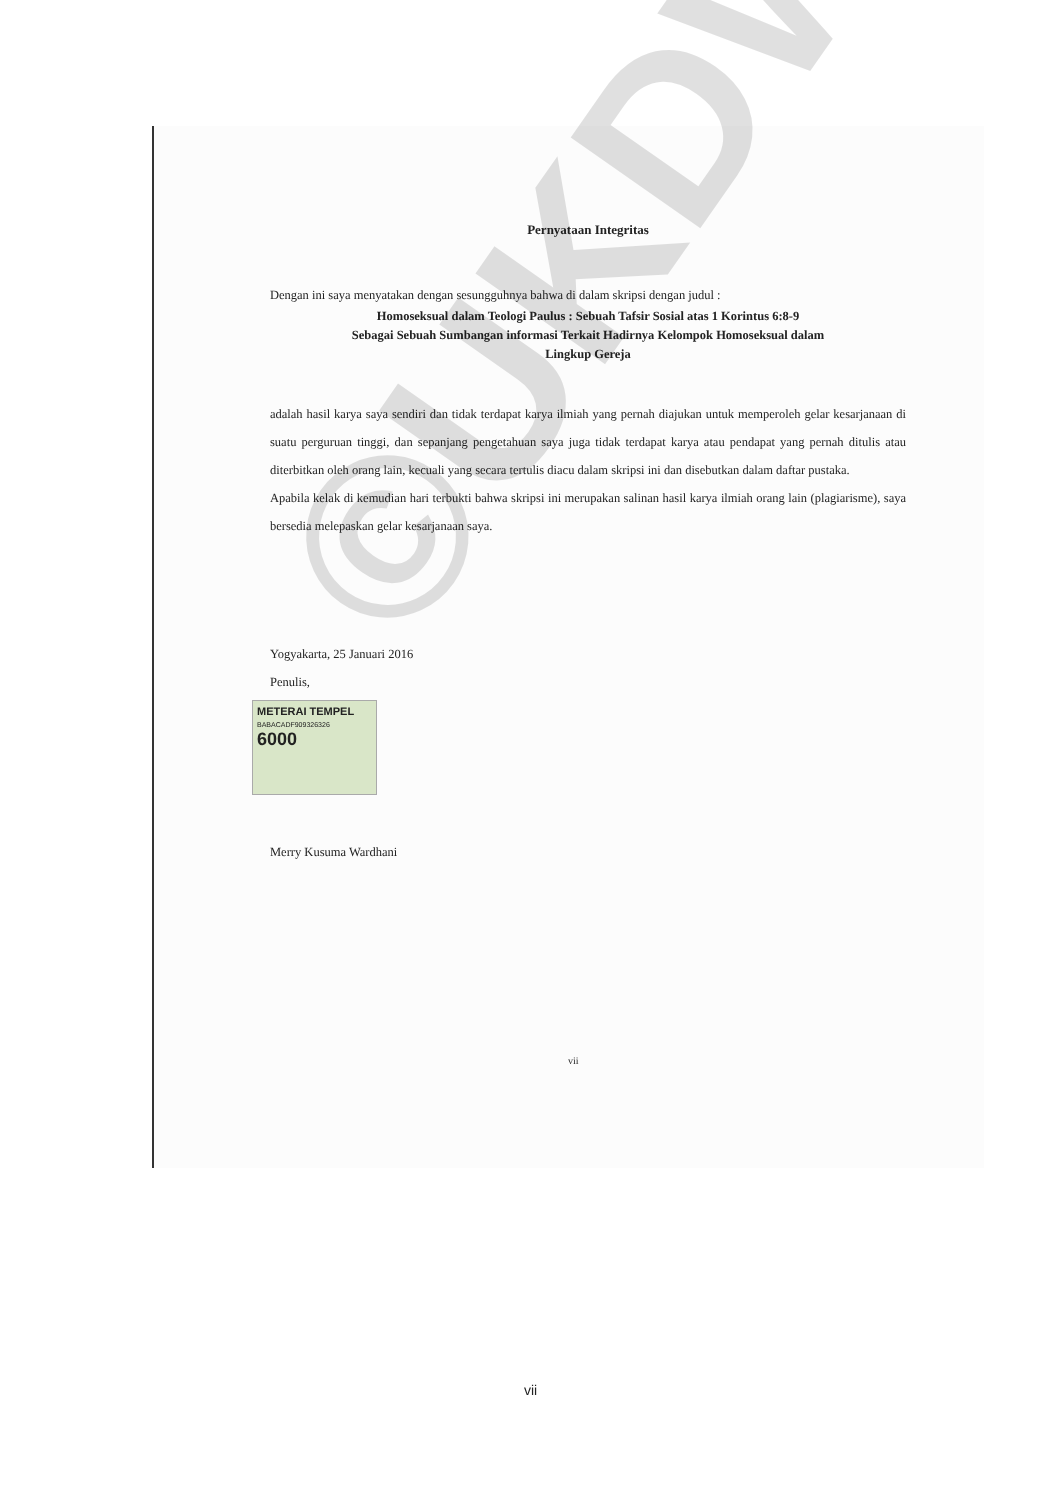Pernyataan Integritas
Dengan ini saya menyatakan dengan sesungguhnya bahwa di dalam skripsi dengan judul :
Homoseksual dalam Teologi Paulus : Sebuah Tafsir Sosial atas 1 Korintus 6:8-9
Sebagai Sebuah Sumbangan informasi Terkait Hadirnya Kelompok Homoseksual dalam
Lingkup Gereja
adalah hasil karya saya sendiri dan tidak terdapat karya ilmiah yang pernah diajukan untuk memperoleh gelar kesarjanaan di suatu perguruan tinggi, dan sepanjang pengetahuan saya juga tidak terdapat karya atau pendapat yang pernah ditulis atau diterbitkan oleh orang lain, kecuali yang secara tertulis diacu dalam skripsi ini dan disebutkan dalam daftar pustaka.
Apabila kelak di kemudian hari terbukti bahwa skripsi ini merupakan salinan hasil karya ilmiah orang lain (plagiarisme), saya bersedia melepaskan gelar kesarjanaan saya.
Yogyakarta, 25 Januari 2016
Penulis,
METERAI TEMPEL
BABACADF909326326
6000
Merry Kusuma Wardhani
vii
©UKDW
vii